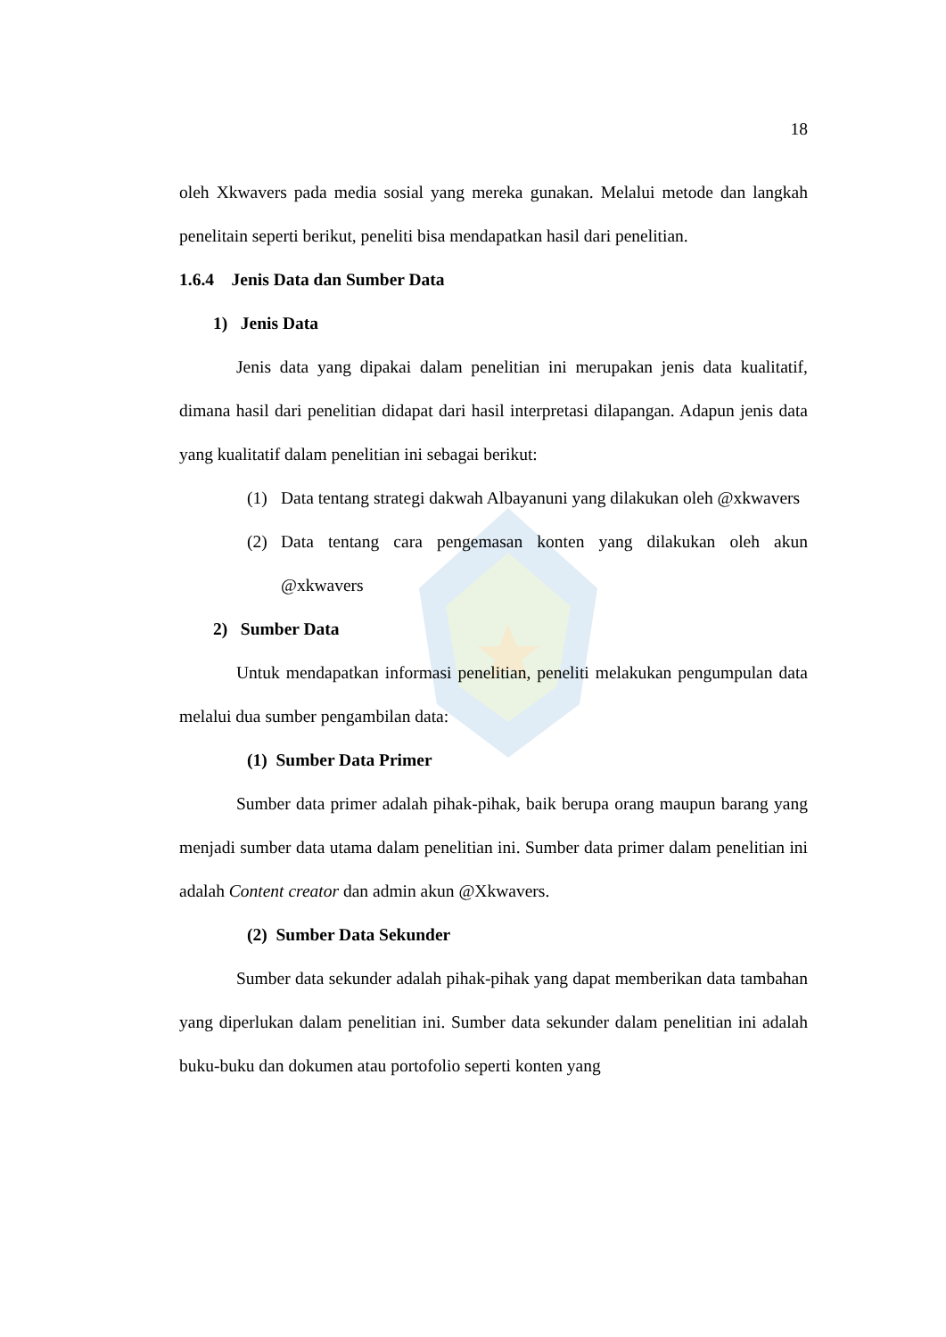18
oleh Xkwavers pada media sosial yang mereka gunakan. Melalui metode dan langkah penelitain seperti berikut, peneliti bisa mendapatkan hasil dari penelitian.
1.6.4 Jenis Data dan Sumber Data
1) Jenis Data
Jenis data yang dipakai dalam penelitian ini merupakan jenis data kualitatif, dimana hasil dari penelitian didapat dari hasil interpretasi dilapangan. Adapun jenis data yang kualitatif dalam penelitian ini sebagai berikut:
(1)
Data tentang strategi dakwah Albayanuni yang dilakukan oleh @xkwavers
(2)
Data tentang cara pengemasan konten yang dilakukan oleh akun @xkwavers
2) Sumber Data
Untuk mendapatkan informasi penelitian, peneliti melakukan pengumpulan data melalui dua sumber pengambilan data:
(1) Sumber Data Primer
Sumber data primer adalah pihak-pihak, baik berupa orang maupun barang yang menjadi sumber data utama dalam penelitian ini. Sumber data primer dalam penelitian ini adalah Content creator dan admin akun @Xkwavers.
(2) Sumber Data Sekunder
Sumber data sekunder adalah pihak-pihak yang dapat memberikan data tambahan yang diperlukan dalam penelitian ini. Sumber data sekunder dalam penelitian ini adalah buku-buku dan dokumen atau portofolio seperti konten yang